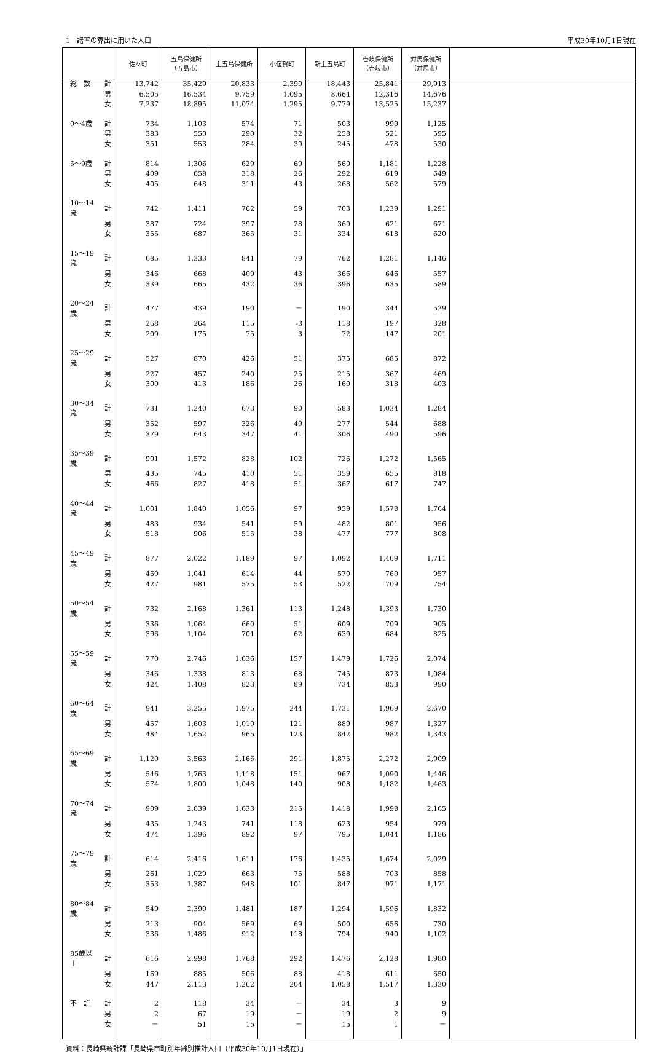1　諸率の算出に用いた人口 平成30年10月1日現在
| | | 佐々町 | 五島保健所 （五島市） | 上五島保健所 | 小値賀町 | 新上五島町 | 壱岐保健所 （壱岐市） | 対馬保健所 （対馬市） | |
| --- | --- | --- | --- | --- | --- | --- | --- | --- | --- |
| 総 数 | 計 | 13,742 | 35,429 | 20,833 | 2,390 | 18,443 | 25,841 | 29,913 | |
| | 男 | 6,505 | 16,534 | 9,759 | 1,095 | 8,664 | 12,316 | 14,676 | |
| | 女 | 7,237 | 18,895 | 11,074 | 1,295 | 9,779 | 13,525 | 15,237 | |
| 0～4歳 | 計 | 734 | 1,103 | 574 | 71 | 503 | 999 | 1,125 | |
| | 男 | 383 | 550 | 290 | 32 | 258 | 521 | 595 | |
| | 女 | 351 | 553 | 284 | 39 | 245 | 478 | 530 | |
| 5～9歳 | 計 | 814 | 1,306 | 629 | 69 | 560 | 1,181 | 1,228 | |
| | 男 | 409 | 658 | 318 | 26 | 292 | 619 | 649 | |
| | 女 | 405 | 648 | 311 | 43 | 268 | 562 | 579 | |
| 10～14歳 | 計 | 742 | 1,411 | 762 | 59 | 703 | 1,239 | 1,291 | |
| | 男 | 387 | 724 | 397 | 28 | 369 | 621 | 671 | |
| | 女 | 355 | 687 | 365 | 31 | 334 | 618 | 620 | |
| 15～19歳 | 計 | 685 | 1,333 | 841 | 79 | 762 | 1,281 | 1,146 | |
| | 男 | 346 | 668 | 409 | 43 | 366 | 646 | 557 | |
| | 女 | 339 | 665 | 432 | 36 | 396 | 635 | 589 | |
| 20～24歳 | 計 | 477 | 439 | 190 | － | 190 | 344 | 529 | |
| | 男 | 268 | 264 | 115 | -3 | 118 | 197 | 328 | |
| | 女 | 209 | 175 | 75 | 3 | 72 | 147 | 201 | |
| 25～29歳 | 計 | 527 | 870 | 426 | 51 | 375 | 685 | 872 | |
| | 男 | 227 | 457 | 240 | 25 | 215 | 367 | 469 | |
| | 女 | 300 | 413 | 186 | 26 | 160 | 318 | 403 | |
| 30～34歳 | 計 | 731 | 1,240 | 673 | 90 | 583 | 1,034 | 1,284 | |
| | 男 | 352 | 597 | 326 | 49 | 277 | 544 | 688 | |
| | 女 | 379 | 643 | 347 | 41 | 306 | 490 | 596 | |
| 35～39歳 | 計 | 901 | 1,572 | 828 | 102 | 726 | 1,272 | 1,565 | |
| | 男 | 435 | 745 | 410 | 51 | 359 | 655 | 818 | |
| | 女 | 466 | 827 | 418 | 51 | 367 | 617 | 747 | |
| 40～44歳 | 計 | 1,001 | 1,840 | 1,056 | 97 | 959 | 1,578 | 1,764 | |
| | 男 | 483 | 934 | 541 | 59 | 482 | 801 | 956 | |
| | 女 | 518 | 906 | 515 | 38 | 477 | 777 | 808 | |
| 45～49歳 | 計 | 877 | 2,022 | 1,189 | 97 | 1,092 | 1,469 | 1,711 | |
| | 男 | 450 | 1,041 | 614 | 44 | 570 | 760 | 957 | |
| | 女 | 427 | 981 | 575 | 53 | 522 | 709 | 754 | |
| 50～54歳 | 計 | 732 | 2,168 | 1,361 | 113 | 1,248 | 1,393 | 1,730 | |
| | 男 | 336 | 1,064 | 660 | 51 | 609 | 709 | 905 | |
| | 女 | 396 | 1,104 | 701 | 62 | 639 | 684 | 825 | |
| 55～59歳 | 計 | 770 | 2,746 | 1,636 | 157 | 1,479 | 1,726 | 2,074 | |
| | 男 | 346 | 1,338 | 813 | 68 | 745 | 873 | 1,084 | |
| | 女 | 424 | 1,408 | 823 | 89 | 734 | 853 | 990 | |
| 60～64歳 | 計 | 941 | 3,255 | 1,975 | 244 | 1,731 | 1,969 | 2,670 | |
| | 男 | 457 | 1,603 | 1,010 | 121 | 889 | 987 | 1,327 | |
| | 女 | 484 | 1,652 | 965 | 123 | 842 | 982 | 1,343 | |
| 65～69歳 | 計 | 1,120 | 3,563 | 2,166 | 291 | 1,875 | 2,272 | 2,909 | |
| | 男 | 546 | 1,763 | 1,118 | 151 | 967 | 1,090 | 1,446 | |
| | 女 | 574 | 1,800 | 1,048 | 140 | 908 | 1,182 | 1,463 | |
| 70～74歳 | 計 | 909 | 2,639 | 1,633 | 215 | 1,418 | 1,998 | 2,165 | |
| | 男 | 435 | 1,243 | 741 | 118 | 623 | 954 | 979 | |
| | 女 | 474 | 1,396 | 892 | 97 | 795 | 1,044 | 1,186 | |
| 75～79歳 | 計 | 614 | 2,416 | 1,611 | 176 | 1,435 | 1,674 | 2,029 | |
| | 男 | 261 | 1,029 | 663 | 75 | 588 | 703 | 858 | |
| | 女 | 353 | 1,387 | 948 | 101 | 847 | 971 | 1,171 | |
| 80～84歳 | 計 | 549 | 2,390 | 1,481 | 187 | 1,294 | 1,596 | 1,832 | |
| | 男 | 213 | 904 | 569 | 69 | 500 | 656 | 730 | |
| | 女 | 336 | 1,486 | 912 | 118 | 794 | 940 | 1,102 | |
| 85歳以上 | 計 | 616 | 2,998 | 1,768 | 292 | 1,476 | 2,128 | 1,980 | |
| | 男 | 169 | 885 | 506 | 88 | 418 | 611 | 650 | |
| | 女 | 447 | 2,113 | 1,262 | 204 | 1,058 | 1,517 | 1,330 | |
| 不 詳 | 計 | 2 | 118 | 34 | － | 34 | 3 | 9 | |
| | 男 | 2 | 67 | 19 | － | 19 | 2 | 9 | |
| | 女 | － | 51 | 15 | － | 15 | 1 | － | |
資料：長崎県統計課「長崎県市町別年齢別推計人口（平成30年10月1日現在）」